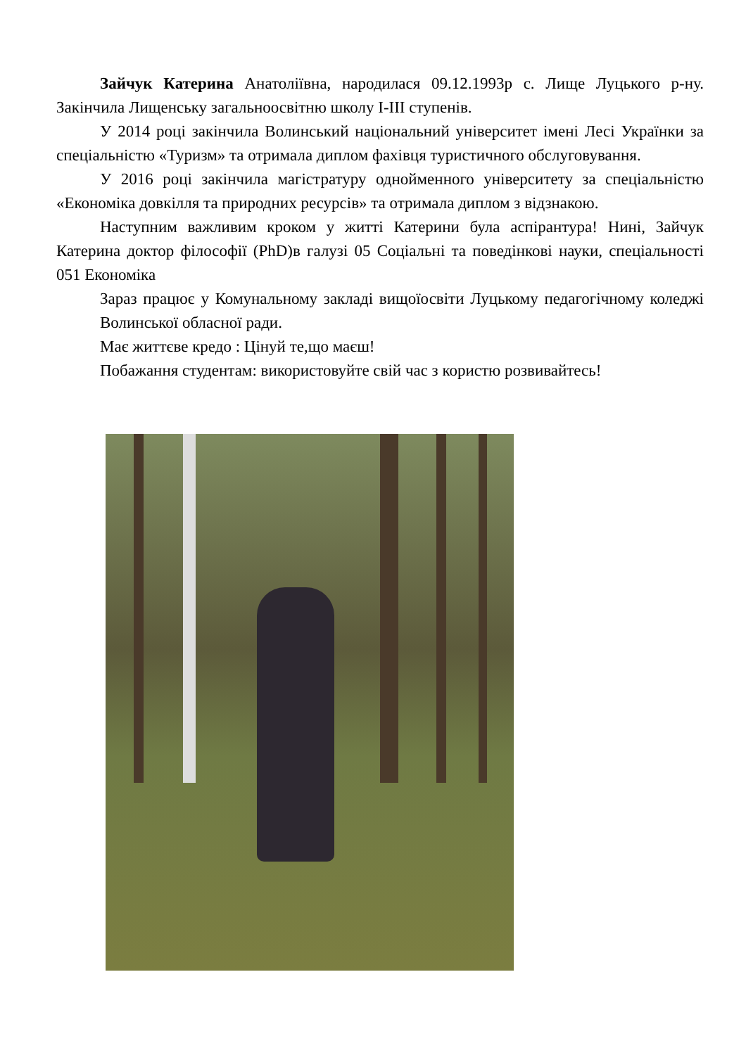Зайчук Катерина Анатоліївна, народилася 09.12.1993р с. Лище Луцького р-ну. Закінчила Лищенську загальноосвітню школу І-ІІІ ступенів.
У 2014 році закінчила Волинський національний університет імені Лесі Українки за спеціальністю «Туризм» та отримала диплом фахівця туристичного обслуговування.
У 2016 році закінчила магістратуру однойменного університету за спеціальністю «Економіка довкілля та природних ресурсів» та отримала диплом з відзнакою.
Наступним важливим кроком у житті Катерини була аспірантура! Нині, Зайчук Катерина доктор філософії (PhD)в галузі 05 Соціальні та поведінкові науки, спеціальності 051 Економіка
Зараз працює у Комунальному закладі вищоїосвіти Луцькому педагогічному коледжі Волинської обласної ради.
Має життєве кредо : Цінуй те,що маєш!
Побажання студентам: використовуйте свій час з користю розвивайтесь!